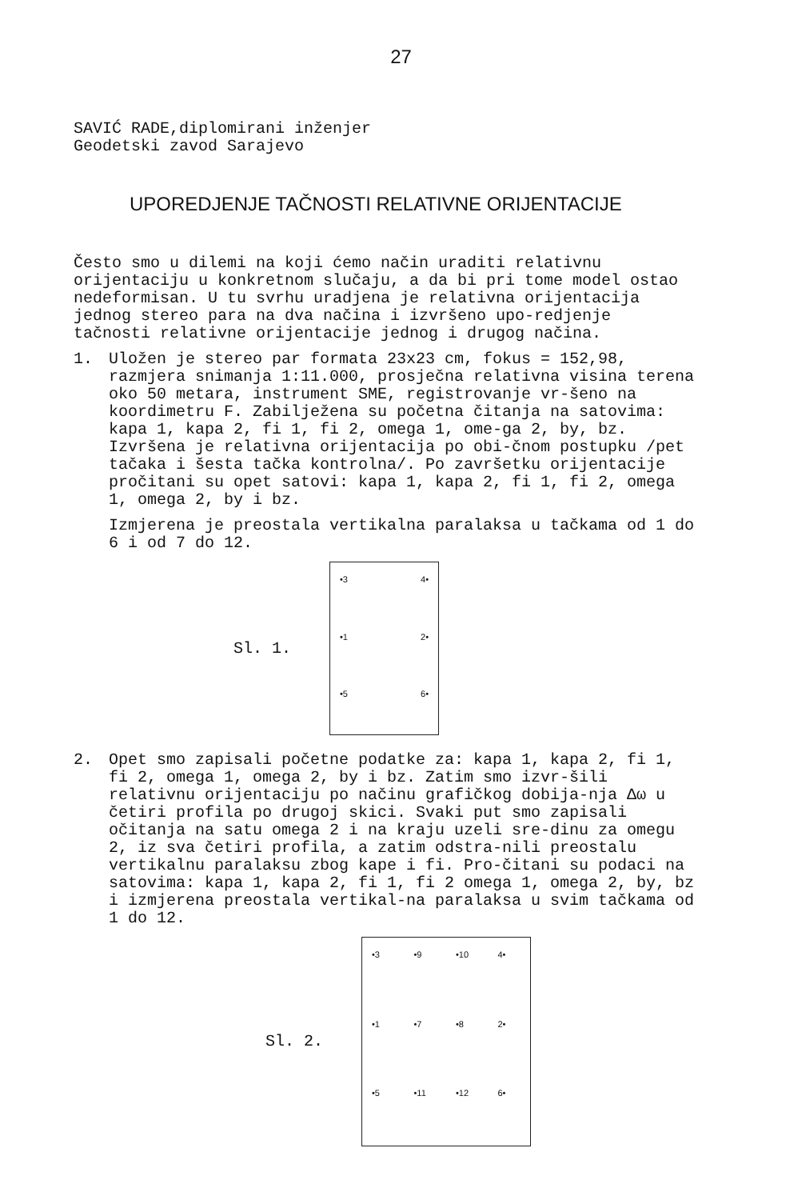27
SAVIĆ RADE,diplomirani inženjer
Geodetski zavod Sarajevo
UPOREDJENJE TAČNOSTI RELATIVNE ORIJENTACIJE
Često smo u dilemi na koji ćemo način uraditi relativnu orijentaciju u konkretnom slučaju, a da bi pri tome model ostao nedeformisan. U tu svrhu uradjena je relativna orijentacija jednog stereo para na dva načina i izvršeno upo-redjenje tačnosti relativne orijentacije jednog i drugog načina.
1. Uložen je stereo par formata 23x23 cm, fokus = 152,98, razmjera snimanja 1:11.000, prosječna relativna visina terena oko 50 metara, instrument SME, registrovanje vr-šeno na koordimetru F. Zabilježena su početna čitanja na satovima: kapa 1, kapa 2, fi 1, fi 2, omega 1, ome-ga 2, by, bz. Izvršena je relativna orijentacija po obi-čnom postupku /pet tačaka i šesta tačka kontrolna/. Po završetku orijentacije pročitani su opet satovi: kapa 1, kapa 2, fi 1, fi 2, omega 1, omega 2, by i bz.
Izmjerena je preostala vertikalna paralaksa u tačkama od 1 do 6 i od 7 do 12.
Sl. 1.
•3
4•
•1
2•
•5
6•
2. Opet smo zapisali početne podatke za: kapa 1, kapa 2, fi 1, fi 2, omega 1, omega 2, by i bz. Zatim smo izvr-šili relativnu orijentaciju po načinu grafičkog dobija-nja Δω u četiri profila po drugoj skici. Svaki put smo zapisali očitanja na satu omega 2 i na kraju uzeli sre-dinu za omegu 2, iz sva četiri profila, a zatim odstra-nili preostalu vertikalnu paralaksu zbog kape i fi. Pro-čitani su podaci na satovima: kapa 1, kapa 2, fi 1, fi 2 omega 1, omega 2, by, bz i izmjerena preostala vertikal-na paralaksa u svim tačkama od 1 do 12.
Sl. 2.
•3
•9
•10
4•
•1
•7
•8
2•
•5
•11
•12
6•